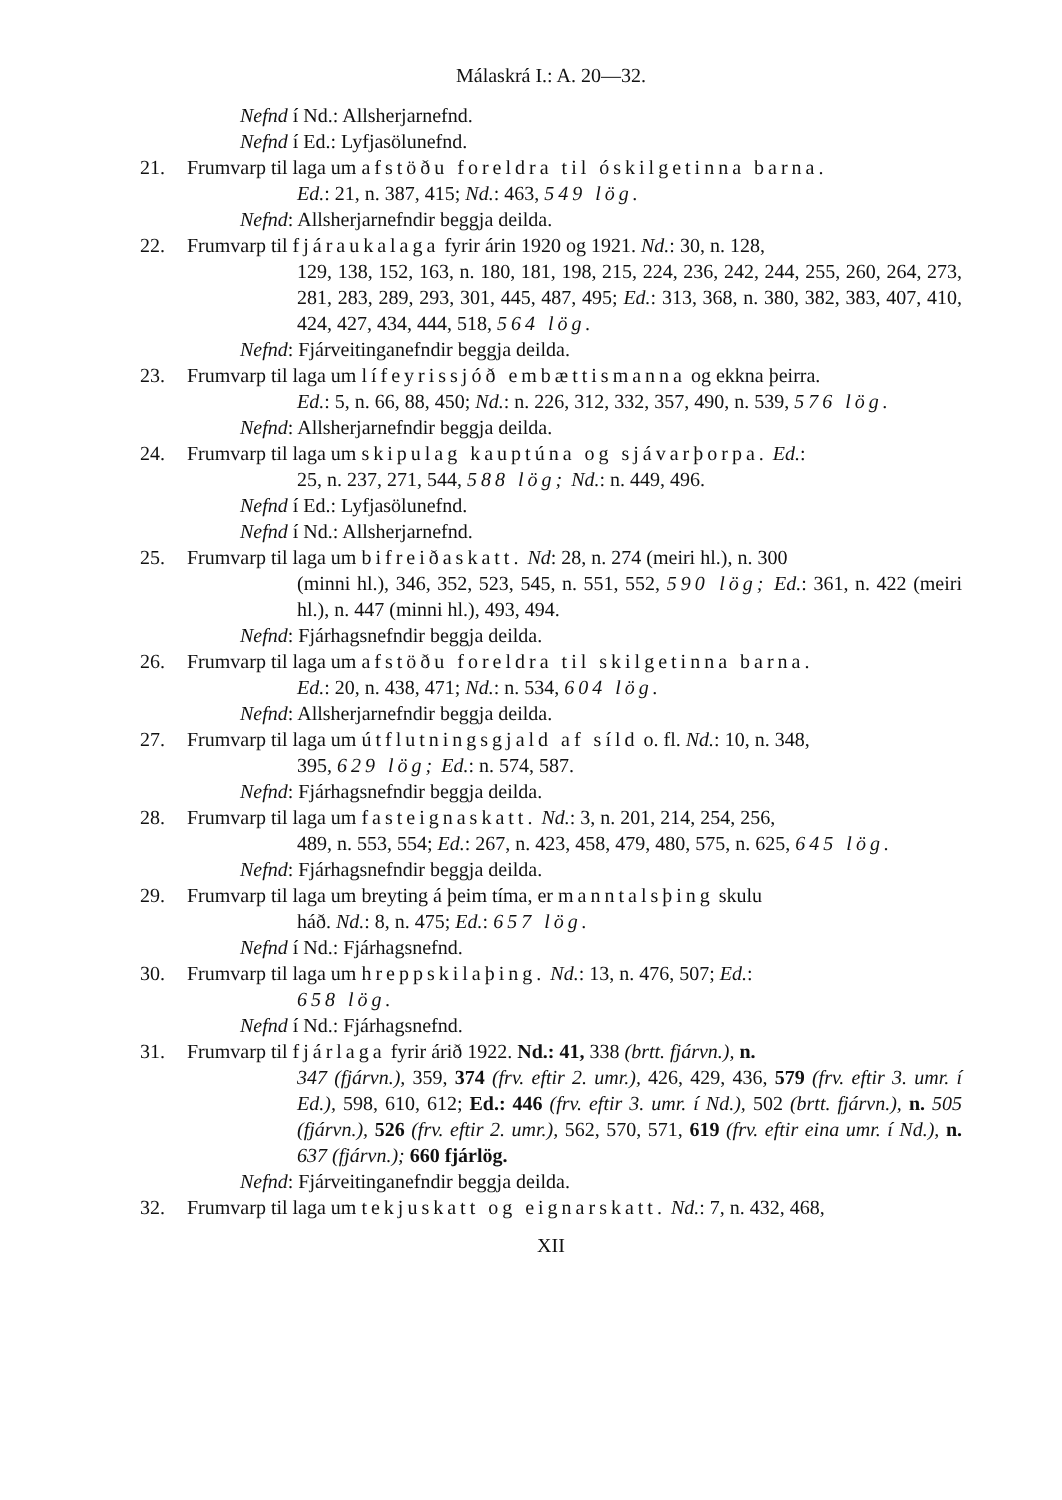Málaskrá I.: A. 20—32.
Nefnd í Nd.: Allsherjarnefnd.
Nefnd í Ed.: Lyfjasölunefnd.
21. Frumvarp til laga um afstöðu foreldra til óskilgetinna barna.
Ed.: 21, n. 387, 415; Nd.: 463, 549 lög.
Nefnd: Allsherjarnefndir beggja deilda.
22. Frumvarp til fjáraukalaga fyrir árin 1920 og 1921. Nd.: 30, n. 128,
129, 138, 152, 163, n. 180, 181, 198, 215, 224, 236, 242, 244, 255, 260, 264, 273, 281, 283, 289, 293, 301, 445, 487, 495; Ed.: 313, 368, n. 380, 382, 383, 407, 410, 424, 427, 434, 444, 518, 564 lög.
Nefnd: Fjárveitinganefndir beggja deilda.
23. Frumvarp til laga um lífeyrissjóð embættismanna og ekkna þeirra.
Ed.: 5, n. 66, 88, 450; Nd.: n. 226, 312, 332, 357, 490, n. 539, 576 lög.
Nefnd: Allsherjarnefndir beggja deilda.
24. Frumvarp til laga um skipulag kauptúna og sjávarþorpa. Ed.:
25, n. 237, 271, 544, 588 lög; Nd.: n. 449, 496.
Nefnd í Ed.: Lyfjasölunefnd.
Nefnd í Nd.: Allsherjarnefnd.
25. Frumvarp til laga um bifreiðaskatt. Nd: 28, n. 274 (meiri hl.), n. 300
(minni hl.), 346, 352, 523, 545, n. 551, 552, 590 lög; Ed.: 361, n. 422 (meiri hl.), n. 447 (minni hl.), 493, 494.
Nefnd: Fjárhagsnefndir beggja deilda.
26. Frumvarp til laga um afstöðu foreldra til skilgetinna barna.
Ed.: 20, n. 438, 471; Nd.: n. 534, 604 lög.
Nefnd: Allsherjarnefndir beggja deilda.
27. Frumvarp til laga um útflutningsgjald af síld o. fl. Nd.: 10, n. 348,
395, 629 lög; Ed.: n. 574, 587.
Nefnd: Fjárhagsnefndir beggja deilda.
28. Frumvarp til laga um fasteignaskatt. Nd.: 3, n. 201, 214, 254, 256,
489, n. 553, 554; Ed.: 267, n. 423, 458, 479, 480, 575, n. 625, 645 lög.
Nefnd: Fjárhagsnefndir beggja deilda.
29. Frumvarp til laga um breyting á þeim tíma, er manntalsþing skulu
háð. Nd.: 8, n. 475; Ed.: 657 lög.
Nefnd í Nd.: Fjárhagsnefnd.
30. Frumvarp til laga um hreppskilaþing. Nd.: 13, n. 476, 507; Ed.:
658 lög.
Nefnd í Nd.: Fjárhagsnefnd.
31. Frumvarp til fjárlaga fyrir árið 1922. Nd.: 41, 338 (brtt. fjárvn.), n.
347 (fjárvn.), 359, 374 (frv. eftir 2. umr.), 426, 429, 436, 579 (frv. eftir 3. umr. í Ed.), 598, 610, 612; Ed.: 446 (frv. eftir 3. umr. í Nd.), 502 (brtt. fjárvn.), n. 505 (fjárvn.), 526 (frv. eftir 2. umr.), 562, 570, 571, 619 (frv. eftir eina umr. í Nd.), n. 637 (fjárvn.); 660 fjárlög.
Nefnd: Fjárveitinganefndir beggja deilda.
32. Frumvarp til laga um tekjuskatt og eignarskatt. Nd.: 7, n. 432, 468,
XII